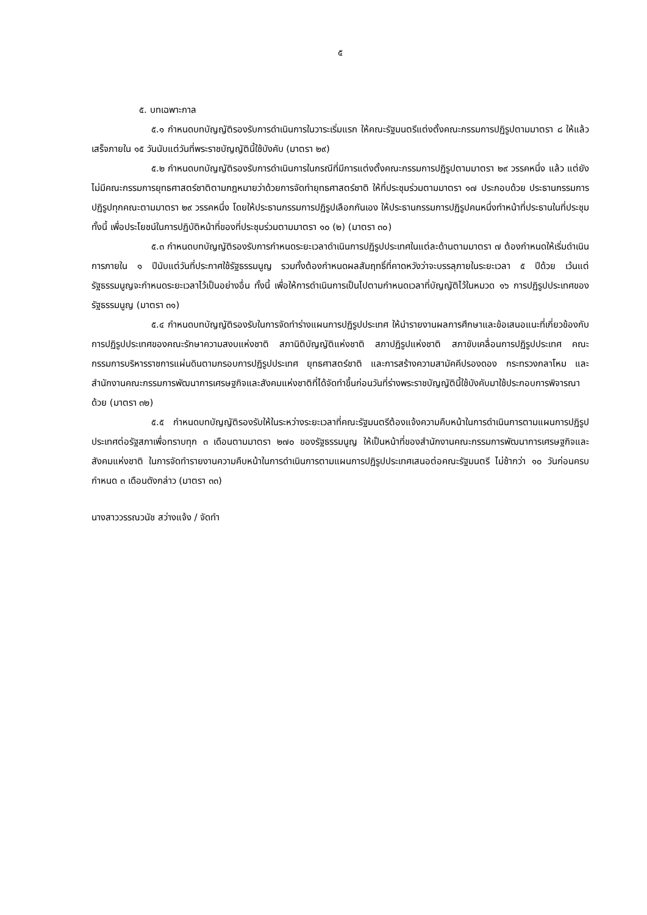๕
๕. บทเฉพาะกาล
๕.๑ กำหนดบทบัญญัติรองรับการดำเนินการในวาระเริ่มแรก ให้คณะรัฐมนตรีแต่งตั้งคณะกรรมการปฏิรูปตามมาตรา ๘ ให้แล้วเสร็จภายใน ๑๕ วันนับแต่วันที่พระราชบัญญัตินี้ใช้บังคับ (มาตรา ๒๙)
๕.๒ กำหนดบทบัญญัติรองรับการดำเนินการในกรณีที่มีการแต่งตั้งคณะกรรมการปฏิรูปตามมาตรา ๒๙ วรรคหนึ่ง แล้ว แต่ยังไม่มีคณะกรรมการยุทธศาสตร์ชาติตามกฎหมายว่าด้วยการจัดทำยุทธศาสตร์ชาติ ให้ที่ประชุมร่วมตามมาตรา ๑๗ ประกอบด้วย ประธานกรรมการปฏิรูปทุกคณะตามมาตรา ๒๙ วรรคหนึ่ง โดยให้ประธานกรรมการปฏิรูปเลือกกันเอง ให้ประธานกรรมการปฏิรูปคนหนึ่งทำหน้าที่ประธานในที่ประชุม ทั้งนี้ เพื่อประโยชน์ในการปฏิบัติหน้าที่ของที่ประชุมร่วมตามมาตรา ๑๐ (๒) (มาตรา ๓๐)
๕.๓ กำหนดบทบัญญัติรองรับการกำหนดระยะเวลาดำเนินการปฏิรูปประเทศในแต่ละด้านตามมาตรา ๗ ต้องกำหนดให้เริ่มดำเนินการภายใน ๑ ปีนับแต่วันที่ประกาศใช้รัฐธรรมนูญ รวมทั้งต้องกำหนดผลสัมฤทธิ์ที่คาดหวังว่าจะบรรลุภายในระยะเวลา ๕ ปีด้วย เว้นแต่รัฐธรรมนูญจะกำหนดระยะเวลาไว้เป็นอย่างอื่น ทั้งนี้ เพื่อให้การดำเนินการเป็นไปตามกำหนดเวลาที่บัญญัติไว้ในหมวด ๑๖ การปฏิรูปประเทศของรัฐธรรมนูญ (มาตรา ๓๑)
๕.๔ กำหนดบทบัญญัติรองรับในการจัดทำร่างแผนการปฏิรูปประเทศ ให้นำรายงานผลการศึกษาและข้อเสนอแนะที่เกี่ยวข้องกับการปฏิรูปประเทศของคณะรักษาความสงบแห่งชาติ สภานิติบัญญัติแห่งชาติ สภาปฏิรูปแห่งชาติ สภาขับเคลื่อนการปฏิรูปประเทศ คณะกรรมการบริหารราชการแผ่นดินตามกรอบการปฏิรูปประเทศ ยุทธศาสตร์ชาติ และการสร้างความสามัคคีปรองดอง กระทรวงกลาโหม และสำนักงานคณะกรรมการพัฒนาการเศรษฐกิจและสังคมแห่งชาติที่ได้จัดทำขึ้นก่อนวันที่ร่างพระราชบัญญัตินี้ใช้บังคับมาใช้ประกอบการพิจารณาด้วย (มาตรา ๓๒)
๕.๕ กำหนดบทบัญญัติรองรับให้ในระหว่างระยะเวลาที่คณะรัฐมนตรีต้องแจ้งความคืบหน้าในการดำเนินการตามแผนการปฏิรูปประเทศต่อรัฐสภาเพื่อทราบทุก ๓ เดือนตามมาตรา ๒๗๐ ของรัฐธรรมนูญ ให้เป็นหน้าที่ของสำนักงานคณะกรรมการพัฒนาการเศรษฐกิจและสังคมแห่งชาติ ในการจัดทำรายงานความคืบหน้าในการดำเนินการตามแผนการปฏิรูปประเทศเสนอต่อคณะรัฐมนตรี ไม่ช้ากว่า ๑๐ วันก่อนครบกำหนด ๓ เดือนดังกล่าว (มาตรา ๓๓)
นางสาววรรณวนัช สว่างแจ้ง / จัดทำ